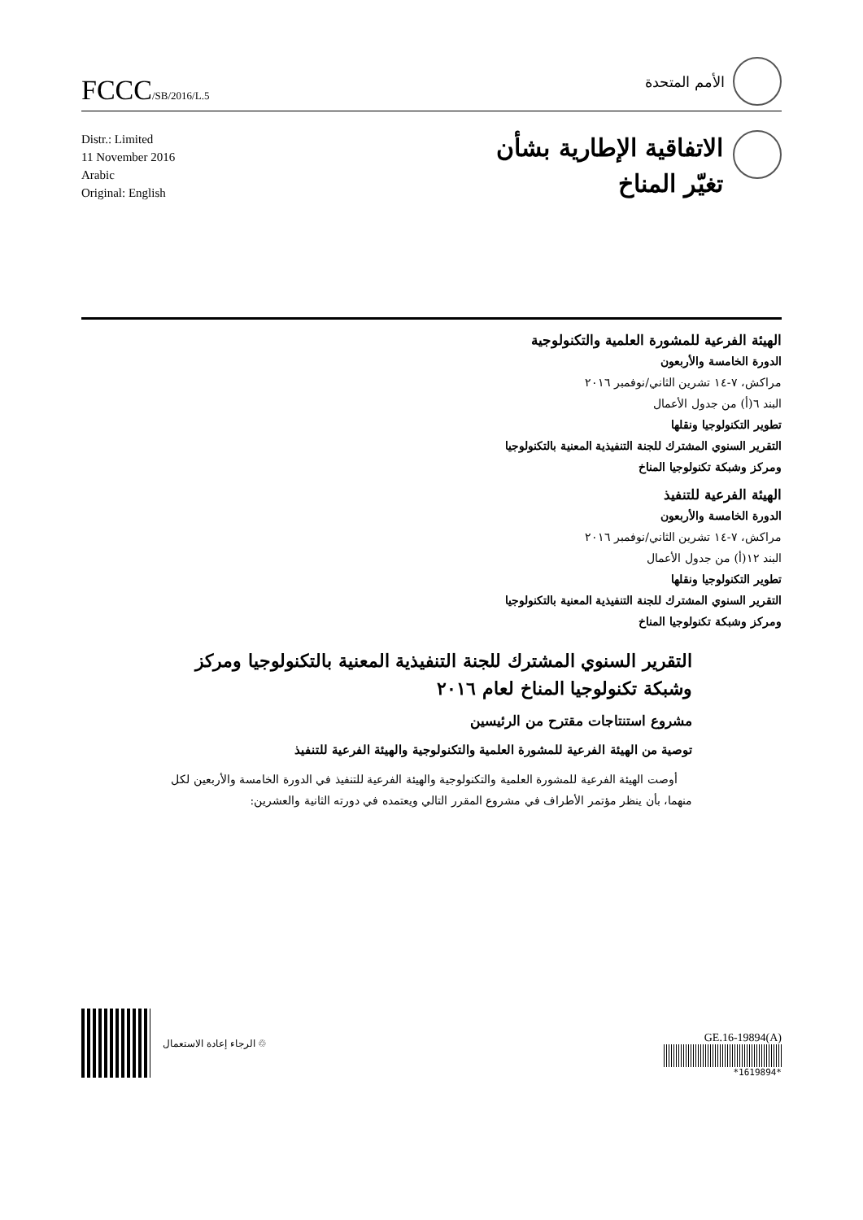FCCC/SB/2016/L.5
الأمم المتحدة
Distr.: Limited
11 November 2016
Arabic
Original: English
الاتفاقية الإطارية بشأن
تغيّر المناخ
الهيئة الفرعية للمشورة العلمية والتكنولوجية
الدورة الخامسة والأربعون
مراكش، ٧-١٤ تشرين الثاني/نوفمبر ٢٠١٦
البند ٦(أ) من جدول الأعمال
تطوير التكنولوجيا ونقلها
التقرير السنوي المشترك للجنة التنفيذية المعنية بالتكنولوجيا
ومركز وشبكة تكنولوجيا المناخ
الهيئة الفرعية للتنفيذ
الدورة الخامسة والأربعون
مراكش، ٧-١٤ تشرين الثاني/نوفمبر ٢٠١٦
البند ١٢(أ) من جدول الأعمال
تطوير التكنولوجيا ونقلها
التقرير السنوي المشترك للجنة التنفيذية المعنية بالتكنولوجيا
ومركز وشبكة تكنولوجيا المناخ
التقرير السنوي المشترك للجنة التنفيذية المعنية بالتكنولوجيا ومركز وشبكة تكنولوجيا المناخ لعام ٢٠١٦
مشروع استنتاجات مقترح من الرئيسين
توصية من الهيئة الفرعية للمشورة العلمية والتكنولوجية والهيئة الفرعية للتنفيذ
أوصت الهيئة الفرعية للمشورة العلمية والتكنولوجية والهيئة الفرعية للتنفيذ في الدورة الخامسة والأربعين لكل منهما، بأن ينظر مؤتمر الأطراف في مشروع المقرر التالي ويعتمده في دورته الثانية والعشرين:
♲ الرجاء إعادة الاستعمال
GE.16-19894(A)
*1619894*